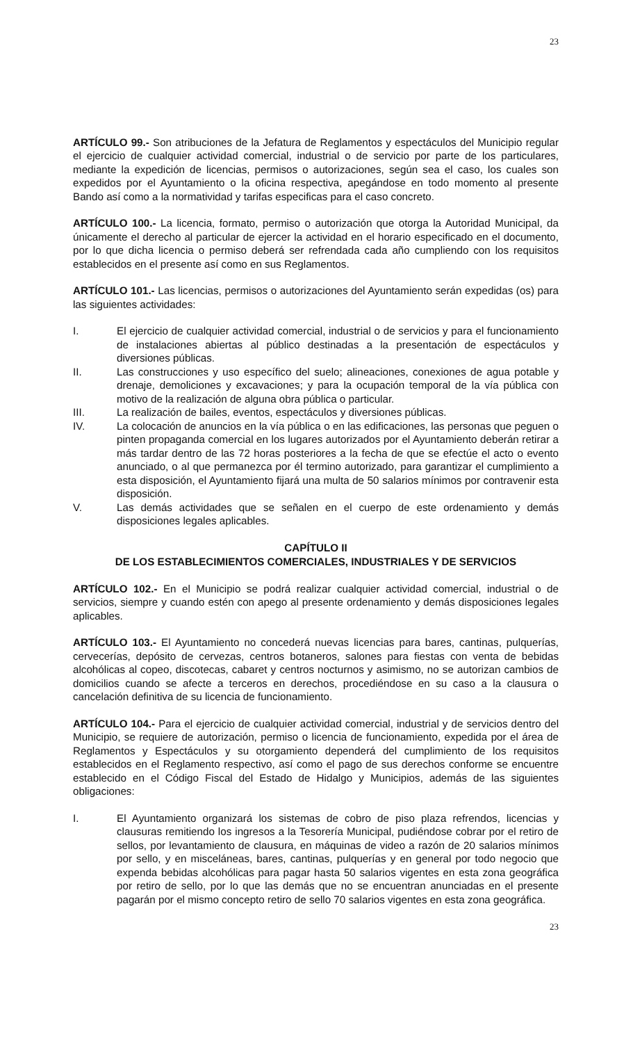23
ARTÍCULO 99.- Son atribuciones de la Jefatura de Reglamentos y espectáculos del Municipio regular el ejercicio de cualquier actividad comercial, industrial o de servicio por parte de los particulares, mediante la expedición de licencias, permisos o autorizaciones, según sea el caso, los cuales son expedidos por el Ayuntamiento o la oficina respectiva, apegándose en todo momento al presente Bando así como a la normatividad y tarifas especificas para el caso concreto.
ARTÍCULO 100.- La licencia, formato, permiso o autorización que otorga la Autoridad Municipal, da únicamente el derecho al particular de ejercer la actividad en el horario especificado en el documento, por lo que dicha licencia o permiso deberá ser refrendada cada año cumpliendo con los requisitos establecidos en el presente así como en sus Reglamentos.
ARTÍCULO 101.- Las licencias, permisos o autorizaciones del Ayuntamiento serán expedidas (os) para las siguientes actividades:
I. El ejercicio de cualquier actividad comercial, industrial o de servicios y para el funcionamiento de instalaciones abiertas al público destinadas a la presentación de espectáculos y diversiones públicas.
II. Las construcciones y uso específico del suelo; alineaciones, conexiones de agua potable y drenaje, demoliciones y excavaciones; y para la ocupación temporal de la vía pública con motivo de la realización de alguna obra pública o particular.
III. La realización de bailes, eventos, espectáculos y diversiones públicas.
IV. La colocación de anuncios en la vía pública o en las edificaciones, las personas que peguen o pinten propaganda comercial en los lugares autorizados por el Ayuntamiento deberán retirar a más tardar dentro de las 72 horas posteriores a la fecha de que se efectúe el acto o evento anunciado, o al que permanezca por él termino autorizado, para garantizar el cumplimiento a esta disposición, el Ayuntamiento fijará una multa de 50 salarios mínimos por contravenir esta disposición.
V. Las demás actividades que se señalen en el cuerpo de este ordenamiento y demás disposiciones legales aplicables.
CAPÍTULO II
DE LOS ESTABLECIMIENTOS COMERCIALES, INDUSTRIALES Y DE SERVICIOS
ARTÍCULO 102.- En el Municipio se podrá realizar cualquier actividad comercial, industrial o de servicios, siempre y cuando estén con apego al presente ordenamiento y demás disposiciones legales aplicables.
ARTÍCULO 103.- El Ayuntamiento no concederá nuevas licencias para bares, cantinas, pulquerías, cervecerías, depósito de cervezas, centros botaneros, salones para fiestas con venta de bebidas alcohólicas al copeo, discotecas, cabaret y centros nocturnos y asimismo, no se autorizan cambios de domicilios cuando se afecte a terceros en derechos, procediéndose en su caso a la clausura o cancelación definitiva de su licencia de funcionamiento.
ARTÍCULO 104.- Para el ejercicio de cualquier actividad comercial, industrial y de servicios dentro del Municipio, se requiere de autorización, permiso o licencia de funcionamiento, expedida por el área de Reglamentos y Espectáculos y su otorgamiento dependerá del cumplimiento de los requisitos establecidos en el Reglamento respectivo, así como el pago de sus derechos conforme se encuentre establecido en el Código Fiscal del Estado de Hidalgo y Municipios, además de las siguientes obligaciones:
I. El Ayuntamiento organizará los sistemas de cobro de piso plaza refrendos, licencias y clausuras remitiendo los ingresos a la Tesorería Municipal, pudiéndose cobrar por el retiro de sellos, por levantamiento de clausura, en máquinas de video a razón de 20 salarios mínimos por sello, y en misceláneas, bares, cantinas, pulquerías y en general por todo negocio que expenda bebidas alcohólicas para pagar hasta 50 salarios vigentes en esta zona geográfica por retiro de sello, por lo que las demás que no se encuentran anunciadas en el presente pagarán por el mismo concepto retiro de sello 70 salarios vigentes en esta zona geográfica.
23